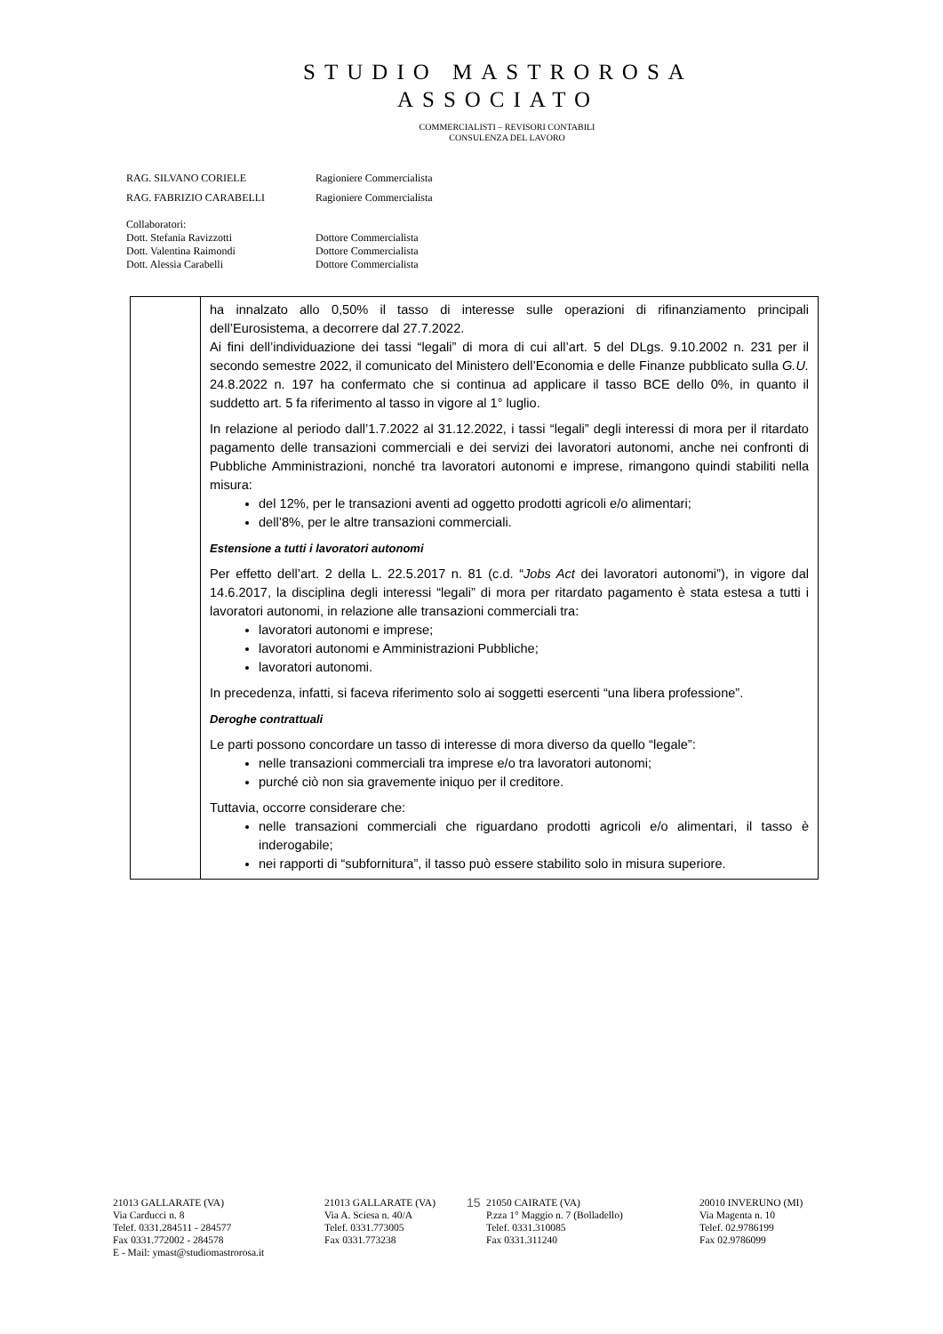STUDIO MASTROROSA
ASSOCIATO
COMMERCIALISTI – REVISORI CONTABILI
CONSULENZA DEL LAVORO
| RAG. SILVANO CORIELE | Ragioniere Commercialista |
| RAG. FABRIZIO CARABELLI | Ragioniere Commercialista |
| Collaboratori: | |
| Dott. Stefania Ravizzotti | Dottore Commercialista |
| Dott. Valentina Raimondi | Dottore Commercialista |
| Dott. Alessia Carabelli | Dottore Commercialista |
| | ha innalzato allo 0,50% il tasso di interesse sulle operazioni di rifinanziamento principali dell’Eurosistema, a decorrere dal 27.7.2022. Ai fini dell’individuazione dei tassi “legali” di mora di cui all’art. 5 del DLgs. 9.10.2002 n. 231 per il secondo semestre 2022, il comunicato del Ministero dell’Economia e delle Finanze pubblicato sulla G.U. 24.8.2022 n. 197 ha confermato che si continua ad applicare il tasso BCE dello 0%, in quanto il suddetto art. 5 fa riferimento al tasso in vigore al 1° luglio. In relazione al periodo dall’1.7.2022 al 31.12.2022, i tassi “legali” degli interessi di mora per il ritardato pagamento delle transazioni commerciali e dei servizi dei lavoratori autonomi, anche nei confronti di Pubbliche Amministrazioni, nonché tra lavoratori autonomi e imprese, rimangono quindi stabiliti nella misura: del 12%, per le transazioni aventi ad oggetto prodotti agricoli e/o alimentari; dell’8%, per le altre transazioni commerciali. Estensione a tutti i lavoratori autonomi Per effetto dell’art. 2 della L. 22.5.2017 n. 81 (c.d. “ Jobs Act dei lavoratori autonomi”), in vigore dal 14.6.2017, la disciplina degli interessi “legali” di mora per ritardato pagamento è stata estesa a tutti i lavoratori autonomi, in relazione alle transazioni commerciali tra: lavoratori autonomi e imprese; lavoratori autonomi e Amministrazioni Pubbliche; lavoratori autonomi. In precedenza, infatti, si faceva riferimento solo ai soggetti esercenti “una libera professione”. Deroghe contrattuali Le parti possono concordare un tasso di interesse di mora diverso da quello “legale”: nelle transazioni commerciali tra imprese e/o tra lavoratori autonomi; purché ciò non sia gravemente iniquo per il creditore. Tuttavia, occorre considerare che: nelle transazioni commerciali che riguardano prodotti agricoli e/o alimentari, il tasso è inderogabile; nei rapporti di “subfornitura”, il tasso può essere stabilito solo in misura superiore. |
21013 GALLARATE (VA)
Via Carducci n. 8
Telef. 0331.284511 - 284577
Fax 0331.772002 - 284578
E - Mail: ymast@studiomastrorosa.it
21013 GALLARATE (VA)
Via A. Sciesa n. 40/A
Telef. 0331.773005
Fax 0331.773238
15
21050 CAIRATE (VA)
P.zza 1° Maggio n. 7 (Bolladello)
Telef. 0331.310085
Fax 0331.311240
20010 INVERUNO (MI)
Via Magenta n. 10
Telef. 02.9786199
Fax 02.9786099